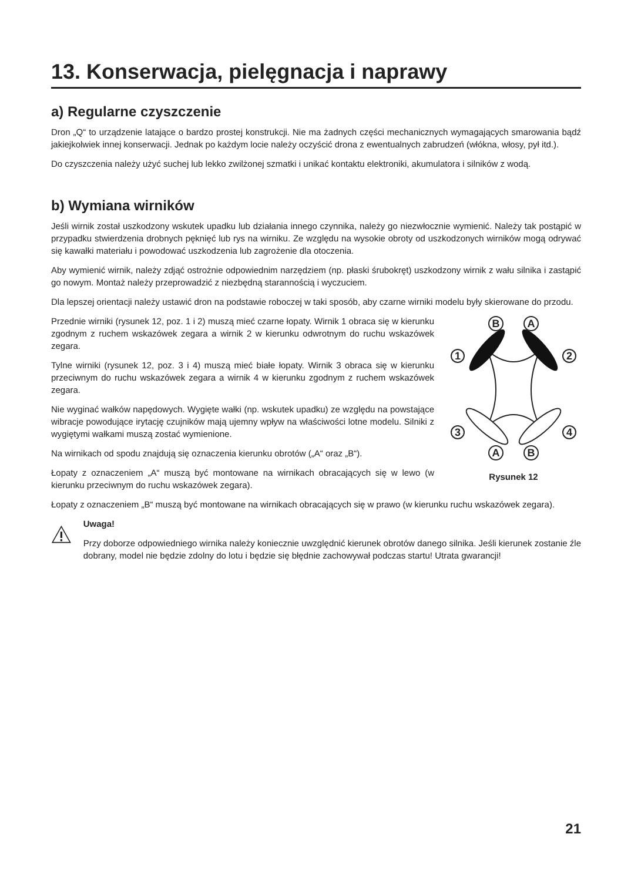13. Konserwacja, pielęgnacja i naprawy
a) Regularne czyszczenie
Dron „Q“ to urządzenie latające o bardzo prostej konstrukcji. Nie ma żadnych części mechanicznych wymagających smarowania bądź jakiejkolwiek innej konserwacji. Jednak po każdym locie należy oczyścić drona z ewentualnych zabrudzeń (włókna, włosy, pył itd.).
Do czyszczenia należy użyć suchej lub lekko zwilżonej szmatki i unikać kontaktu elektroniki, akumulatora i silników z wodą.
b) Wymiana wirników
Jeśli wirnik został uszkodzony wskutek upadku lub działania innego czynnika, należy go niezwłocznie wymienić. Należy tak postąpić w przypadku stwierdzenia drobnych pęknięć lub rys na wirniku. Ze względu na wysokie obroty od uszkodzonych wirników mogą odrywać się kawałki materiału i powodować uszkodzenia lub zagrożenie dla otoczenia.
Aby wymienić wirnik, należy zdjąć ostrożnie odpowiednim narzędziem (np. płaski śrubokręt) uszkodzony wirnik z wału silnika i zastąpić go nowym. Montaż należy przeprowadzić z niezbędną starannością i wyczuciem.
Dla lepszej orientacji należy ustawić dron na podstawie roboczej w taki sposób, aby czarne wirniki modelu były skierowane do przodu.
Przednie wirniki (rysunek 12, poz. 1 i 2) muszą mieć czarne łopaty. Wirnik 1 obraca się w kierunku zgodnym z ruchem wskazówek zegara a wirnik 2 w kierunku odwrotnym do ruchu wskazówek zegara.
Tylne wirniki (rysunek 12, poz. 3 i 4) muszą mieć białe łopaty. Wirnik 3 obraca się w kierunku przeciwnym do ruchu wskazówek zegara a wirnik 4 w kierunku zgodnym z ruchem wskazówek zegara.
Nie wyginać wałków napędowych. Wygięte wałki (np. wskutek upadku) ze względu na powstające wibracje powodujące irytację czujników mają ujemny wpływ na właściwości lotne modelu. Silniki z wygiętymi wałkami muszą zostać wymienione.
Na wirnikach od spodu znajdują się oznaczenia kierunku obrotów („A“ oraz „B“).
Łopaty z oznaczeniem „A“ muszą być montowane na wirnikach obracających się w lewo (w kierunku przeciwnym do ruchu wskazówek zegara).
B
A
1
2
3
4
A
B
Rysunek 12
Łopaty z oznaczeniem „B“ muszą być montowane na wirnikach obracających się w prawo (w kierunku ruchu wskazówek zegara).
Uwaga!
Przy doborze odpowiedniego wirnika należy koniecznie uwzględnić kierunek obrotów danego silnika. Jeśli kierunek zostanie źle dobrany, model nie będzie zdolny do lotu i będzie się błędnie zachowywał podczas startu! Utrata gwarancji!
21